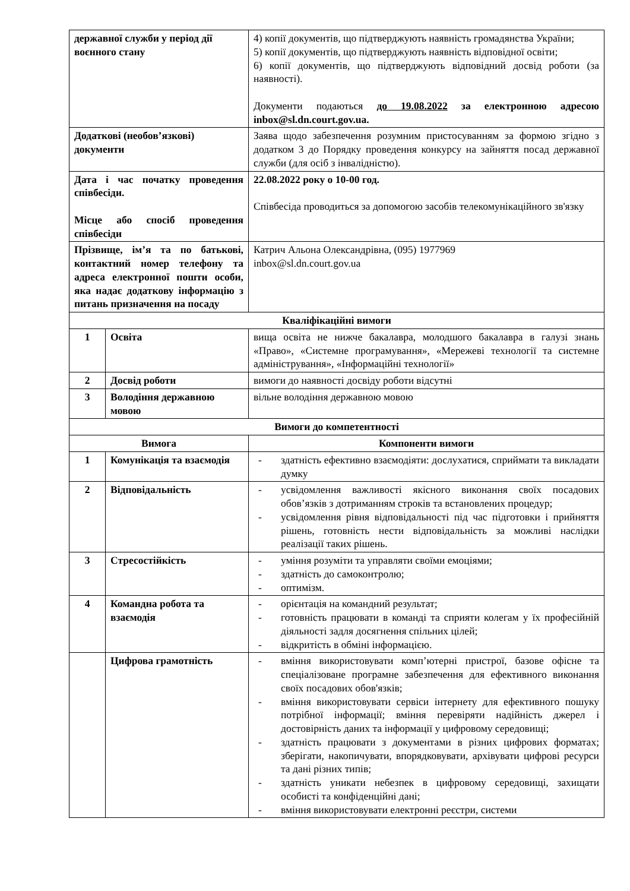| державної служби у період дії воєнного стану | | 4) копії документів, що підтверджують наявність громадянства України; 5) копії документів, що підтверджують наявність відповідної освіти; 6) копії документів, що підтверджують відповідний досвід роботи (за наявності). Документи подаються до 19.08.2022 за електронною адресою inbox@sl.dn.court.gov.ua. |
| Додаткові (необов’язкові) документи | | Заява щодо забезпечення розумним пристосуванням за формою згідно з додатком 3 до Порядку проведення конкурсу на зайняття посад державної служби (для осіб з інвалідністю). |
| Дата і час початку проведення співбесіди. Місце або спосіб проведення співбесіди | | 22.08.2022 року о 10-00 год. Співбесіда проводиться за допомогою засобів телекомунікаційного зв'язку |
| Прізвище, ім’я та по батькові, контактний номер телефону та адреса електронної пошти особи, яка надає додаткову інформацію з питань призначення на посаду | | Катрич Альона Олександрівна, (095) 1977969 inbox@sl.dn.court.gov.ua |
| Кваліфікаційні вимоги | | |
| 1 | Освіта | вища освіта не нижче бакалавра, молодшого бакалавра в галузі знань «Право», «Системне програмування», «Мережеві технології та системне адміністрування», «Інформаційні технології» |
| 2 | Досвід роботи | вимоги до наявності досвіду роботи відсутні |
| 3 | Володіння державною мовою | вільне володіння державною мовою |
| Вимоги до компетентності | | |
| Вимога | | Компоненти вимоги |
| 1 | Комунікація та взаємодія | - здатність ефективно взаємодіяти: дослухатися, сприймати та викладати думку |
| 2 | Відповідальність | - усвідомлення важливості якісного виконання своїх посадових обов’язків з дотриманням строків та встановлених процедур; - усвідомлення рівня відповідальності під час підготовки і прийняття рішень, готовність нести відповідальність за можливі наслідки реалізації таких рішень. |
| 3 | Стресостійкість | - уміння розуміти та управляти своїми емоціями; - здатність до самоконтролю; - оптимізм. |
| 4 | Командна робота та взаємодія | - орієнтація на командний результат; - готовність працювати в команді та сприяти колегам у їх професійній діяльності задля досягнення спільних цілей; - відкритість в обміні інформацією. |
| | Цифрова грамотність | - вміння використовувати комп’ютерні пристрої, базове офісне та спеціалізоване програмне забезпечення для ефективного виконання своїх посадових обов'язків; - вміння використовувати сервіси інтернету для ефективного пошуку потрібної інформації; вміння перевіряти надійність джерел і достовірність даних та інформації у цифровому середовищі; - здатність працювати з документами в різних цифрових форматах; зберігати, накопичувати, впорядковувати, архівувати цифрові ресурси та дані різних типів; - здатність уникати небезпек в цифровому середовищі, захищати особисті та конфіденційні дані; - вміння використовувати електронні реєстри, системи |